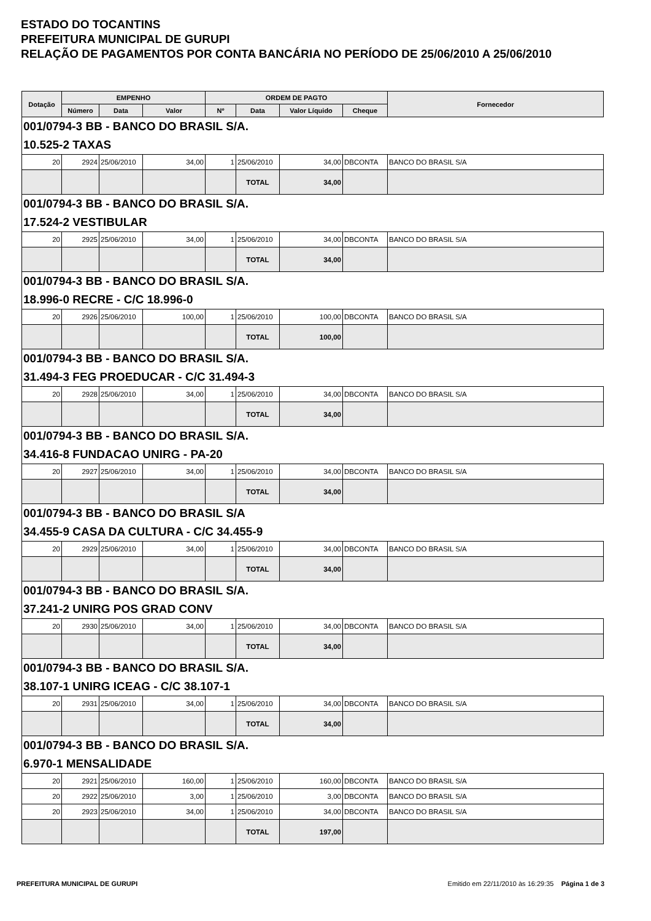ESTADO DO TOCANTINS
PREFEITURA MUNICIPAL DE GURUPI
RELAÇÃO DE PAGAMENTOS POR CONTA BANCÁRIA NO PERÍODO DE 25/06/2010 A 25/06/2010
| Dotação | EMPENHO | | | ORDEM DE PAGTO | | | | Fornecedor |
| --- | --- | --- | --- | --- | --- | --- | --- | --- |
| | Número | Data | Valor | Nº | Data | Valor Líquido | Cheque | |
| 001/0794-3 BB - BANCO DO BRASIL S/A. | | | | | | | | |
| 10.525-2 TAXAS | | | | | | | | |
| 20 | 2924 | 25/06/2010 | 34,00 | 1 | 25/06/2010 | 34,00 | DBCONTA | BANCO DO BRASIL S/A |
| | | | | | TOTAL | 34,00 | | |
| 001/0794-3 BB - BANCO DO BRASIL S/A. | | | | | | | | |
| 17.524-2 VESTIBULAR | | | | | | | | |
| 20 | 2925 | 25/06/2010 | 34,00 | 1 | 25/06/2010 | 34,00 | DBCONTA | BANCO DO BRASIL S/A |
| | | | | | TOTAL | 34,00 | | |
| 001/0794-3 BB - BANCO DO BRASIL S/A. | | | | | | | | |
| 18.996-0 RECRE - C/C 18.996-0 | | | | | | | | |
| 20 | 2926 | 25/06/2010 | 100,00 | 1 | 25/06/2010 | 100,00 | DBCONTA | BANCO DO BRASIL S/A |
| | | | | | TOTAL | 100,00 | | |
| 001/0794-3 BB - BANCO DO BRASIL S/A. | | | | | | | | |
| 31.494-3 FEG PROEDUCAR - C/C 31.494-3 | | | | | | | | |
| 20 | 2928 | 25/06/2010 | 34,00 | 1 | 25/06/2010 | 34,00 | DBCONTA | BANCO DO BRASIL S/A |
| | | | | | TOTAL | 34,00 | | |
| 001/0794-3 BB - BANCO DO BRASIL S/A. | | | | | | | | |
| 34.416-8 FUNDACAO UNIRG - PA-20 | | | | | | | | |
| 20 | 2927 | 25/06/2010 | 34,00 | 1 | 25/06/2010 | 34,00 | DBCONTA | BANCO DO BRASIL S/A |
| | | | | | TOTAL | 34,00 | | |
| 001/0794-3 BB - BANCO DO BRASIL S/A | | | | | | | | |
| 34.455-9 CASA DA CULTURA - C/C 34.455-9 | | | | | | | | |
| 20 | 2929 | 25/06/2010 | 34,00 | 1 | 25/06/2010 | 34,00 | DBCONTA | BANCO DO BRASIL S/A |
| | | | | | TOTAL | 34,00 | | |
| 001/0794-3 BB - BANCO DO BRASIL S/A. | | | | | | | | |
| 37.241-2 UNIRG POS GRAD CONV | | | | | | | | |
| 20 | 2930 | 25/06/2010 | 34,00 | 1 | 25/06/2010 | 34,00 | DBCONTA | BANCO DO BRASIL S/A |
| | | | | | TOTAL | 34,00 | | |
| 001/0794-3 BB - BANCO DO BRASIL S/A. | | | | | | | | |
| 38.107-1 UNIRG ICEAG - C/C 38.107-1 | | | | | | | | |
| 20 | 2931 | 25/06/2010 | 34,00 | 1 | 25/06/2010 | 34,00 | DBCONTA | BANCO DO BRASIL S/A |
| | | | | | TOTAL | 34,00 | | |
| 001/0794-3 BB - BANCO DO BRASIL S/A. | | | | | | | | |
| 6.970-1 MENSALIDADE | | | | | | | | |
| 20 | 2921 | 25/06/2010 | 160,00 | 1 | 25/06/2010 | 160,00 | DBCONTA | BANCO DO BRASIL S/A |
| 20 | 2922 | 25/06/2010 | 3,00 | 1 | 25/06/2010 | 3,00 | DBCONTA | BANCO DO BRASIL S/A |
| 20 | 2923 | 25/06/2010 | 34,00 | 1 | 25/06/2010 | 34,00 | DBCONTA | BANCO DO BRASIL S/A |
| | | | | | TOTAL | 197,00 | | |
PREFEITURA MUNICIPAL DE GURUPI Emitido em 22/11/2010 às 16:29:35 Página 1 de 3